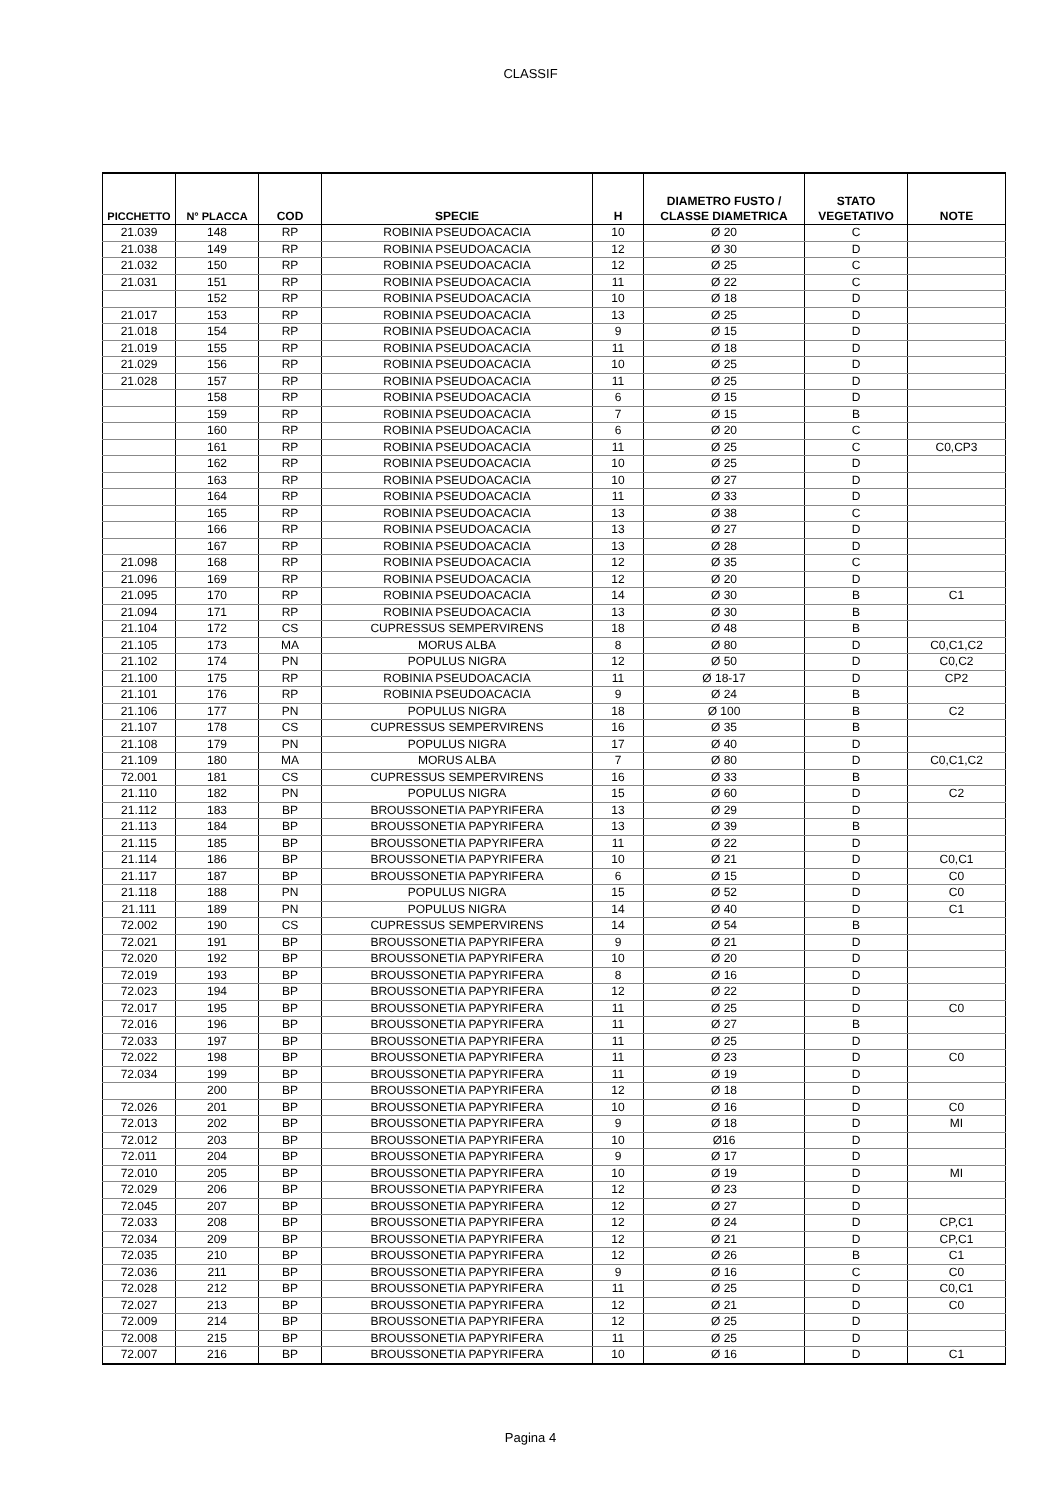CLASSIF
| PICCHETTO | N° PLACCA | COD | SPECIE | H | DIAMETRO FUSTO / CLASSE DIAMETRICA | STATO VEGETATIVO | NOTE |
| --- | --- | --- | --- | --- | --- | --- | --- |
| 21.039 | 148 | RP | ROBINIA PSEUDOACACIA | 10 | Ø 20 | C | |
| 21.038 | 149 | RP | ROBINIA PSEUDOACACIA | 12 | Ø 30 | D | |
| 21.032 | 150 | RP | ROBINIA PSEUDOACACIA | 12 | Ø 25 | C | |
| 21.031 | 151 | RP | ROBINIA PSEUDOACACIA | 11 | Ø 22 | C | |
| | 152 | RP | ROBINIA PSEUDOACACIA | 10 | Ø 18 | D | |
| 21.017 | 153 | RP | ROBINIA PSEUDOACACIA | 13 | Ø 25 | D | |
| 21.018 | 154 | RP | ROBINIA PSEUDOACACIA | 9 | Ø 15 | D | |
| 21.019 | 155 | RP | ROBINIA PSEUDOACACIA | 11 | Ø 18 | D | |
| 21.029 | 156 | RP | ROBINIA PSEUDOACACIA | 10 | Ø 25 | D | |
| 21.028 | 157 | RP | ROBINIA PSEUDOACACIA | 11 | Ø 25 | D | |
| | 158 | RP | ROBINIA PSEUDOACACIA | 6 | Ø 15 | D | |
| | 159 | RP | ROBINIA PSEUDOACACIA | 7 | Ø 15 | B | |
| | 160 | RP | ROBINIA PSEUDOACACIA | 6 | Ø 20 | C | |
| | 161 | RP | ROBINIA PSEUDOACACIA | 11 | Ø 25 | C | C0,CP3 |
| | 162 | RP | ROBINIA PSEUDOACACIA | 10 | Ø 25 | D | |
| | 163 | RP | ROBINIA PSEUDOACACIA | 10 | Ø 27 | D | |
| | 164 | RP | ROBINIA PSEUDOACACIA | 11 | Ø 33 | D | |
| | 165 | RP | ROBINIA PSEUDOACACIA | 13 | Ø 38 | C | |
| | 166 | RP | ROBINIA PSEUDOACACIA | 13 | Ø 27 | D | |
| | 167 | RP | ROBINIA PSEUDOACACIA | 13 | Ø 28 | D | |
| 21.098 | 168 | RP | ROBINIA PSEUDOACACIA | 12 | Ø 35 | C | |
| 21.096 | 169 | RP | ROBINIA PSEUDOACACIA | 12 | Ø 20 | D | |
| 21.095 | 170 | RP | ROBINIA PSEUDOACACIA | 14 | Ø 30 | B | C1 |
| 21.094 | 171 | RP | ROBINIA PSEUDOACACIA | 13 | Ø 30 | B | |
| 21.104 | 172 | CS | CUPRESSUS SEMPERVIRENS | 18 | Ø 48 | B | |
| 21.105 | 173 | MA | MORUS ALBA | 8 | Ø 80 | D | C0,C1,C2 |
| 21.102 | 174 | PN | POPULUS NIGRA | 12 | Ø 50 | D | C0,C2 |
| 21.100 | 175 | RP | ROBINIA PSEUDOACACIA | 11 | Ø 18-17 | D | CP2 |
| 21.101 | 176 | RP | ROBINIA PSEUDOACACIA | 9 | Ø 24 | B | |
| 21.106 | 177 | PN | POPULUS NIGRA | 18 | Ø 100 | B | C2 |
| 21.107 | 178 | CS | CUPRESSUS SEMPERVIRENS | 16 | Ø 35 | B | |
| 21.108 | 179 | PN | POPULUS NIGRA | 17 | Ø 40 | D | |
| 21.109 | 180 | MA | MORUS ALBA | 7 | Ø 80 | D | C0,C1,C2 |
| 72.001 | 181 | CS | CUPRESSUS SEMPERVIRENS | 16 | Ø 33 | B | |
| 21.110 | 182 | PN | POPULUS NIGRA | 15 | Ø 60 | D | C2 |
| 21.112 | 183 | BP | BROUSSONETIA PAPYRIFERA | 13 | Ø 29 | D | |
| 21.113 | 184 | BP | BROUSSONETIA PAPYRIFERA | 13 | Ø 39 | B | |
| 21.115 | 185 | BP | BROUSSONETIA PAPYRIFERA | 11 | Ø 22 | D | |
| 21.114 | 186 | BP | BROUSSONETIA PAPYRIFERA | 10 | Ø 21 | D | C0,C1 |
| 21.117 | 187 | BP | BROUSSONETIA PAPYRIFERA | 6 | Ø 15 | D | C0 |
| 21.118 | 188 | PN | POPULUS NIGRA | 15 | Ø 52 | D | C0 |
| 21.111 | 189 | PN | POPULUS NIGRA | 14 | Ø 40 | D | C1 |
| 72.002 | 190 | CS | CUPRESSUS SEMPERVIRENS | 14 | Ø 54 | B | |
| 72.021 | 191 | BP | BROUSSONETIA PAPYRIFERA | 9 | Ø 21 | D | |
| 72.020 | 192 | BP | BROUSSONETIA PAPYRIFERA | 10 | Ø 20 | D | |
| 72.019 | 193 | BP | BROUSSONETIA PAPYRIFERA | 8 | Ø 16 | D | |
| 72.023 | 194 | BP | BROUSSONETIA PAPYRIFERA | 12 | Ø 22 | D | |
| 72.017 | 195 | BP | BROUSSONETIA PAPYRIFERA | 11 | Ø 25 | D | C0 |
| 72.016 | 196 | BP | BROUSSONETIA PAPYRIFERA | 11 | Ø 27 | B | |
| 72.033 | 197 | BP | BROUSSONETIA PAPYRIFERA | 11 | Ø 25 | D | |
| 72.022 | 198 | BP | BROUSSONETIA PAPYRIFERA | 11 | Ø 23 | D | C0 |
| 72.034 | 199 | BP | BROUSSONETIA PAPYRIFERA | 11 | Ø 19 | D | |
| | 200 | BP | BROUSSONETIA PAPYRIFERA | 12 | Ø 18 | D | |
| 72.026 | 201 | BP | BROUSSONETIA PAPYRIFERA | 10 | Ø 16 | D | C0 |
| 72.013 | 202 | BP | BROUSSONETIA PAPYRIFERA | 9 | Ø 18 | D | MI |
| 72.012 | 203 | BP | BROUSSONETIA PAPYRIFERA | 10 | Ø16 | D | |
| 72.011 | 204 | BP | BROUSSONETIA PAPYRIFERA | 9 | Ø 17 | D | |
| 72.010 | 205 | BP | BROUSSONETIA PAPYRIFERA | 10 | Ø 19 | D | MI |
| 72.029 | 206 | BP | BROUSSONETIA PAPYRIFERA | 12 | Ø 23 | D | |
| 72.045 | 207 | BP | BROUSSONETIA PAPYRIFERA | 12 | Ø 27 | D | |
| 72.033 | 208 | BP | BROUSSONETIA PAPYRIFERA | 12 | Ø 24 | D | CP,C1 |
| 72.034 | 209 | BP | BROUSSONETIA PAPYRIFERA | 12 | Ø 21 | D | CP,C1 |
| 72.035 | 210 | BP | BROUSSONETIA PAPYRIFERA | 12 | Ø 26 | B | C1 |
| 72.036 | 211 | BP | BROUSSONETIA PAPYRIFERA | 9 | Ø 16 | C | C0 |
| 72.028 | 212 | BP | BROUSSONETIA PAPYRIFERA | 11 | Ø 25 | D | C0,C1 |
| 72.027 | 213 | BP | BROUSSONETIA PAPYRIFERA | 12 | Ø 21 | D | C0 |
| 72.009 | 214 | BP | BROUSSONETIA PAPYRIFERA | 12 | Ø 25 | D | |
| 72.008 | 215 | BP | BROUSSONETIA PAPYRIFERA | 11 | Ø 25 | D | |
| 72.007 | 216 | BP | BROUSSONETIA PAPYRIFERA | 10 | Ø 16 | D | C1 |
Pagina 4